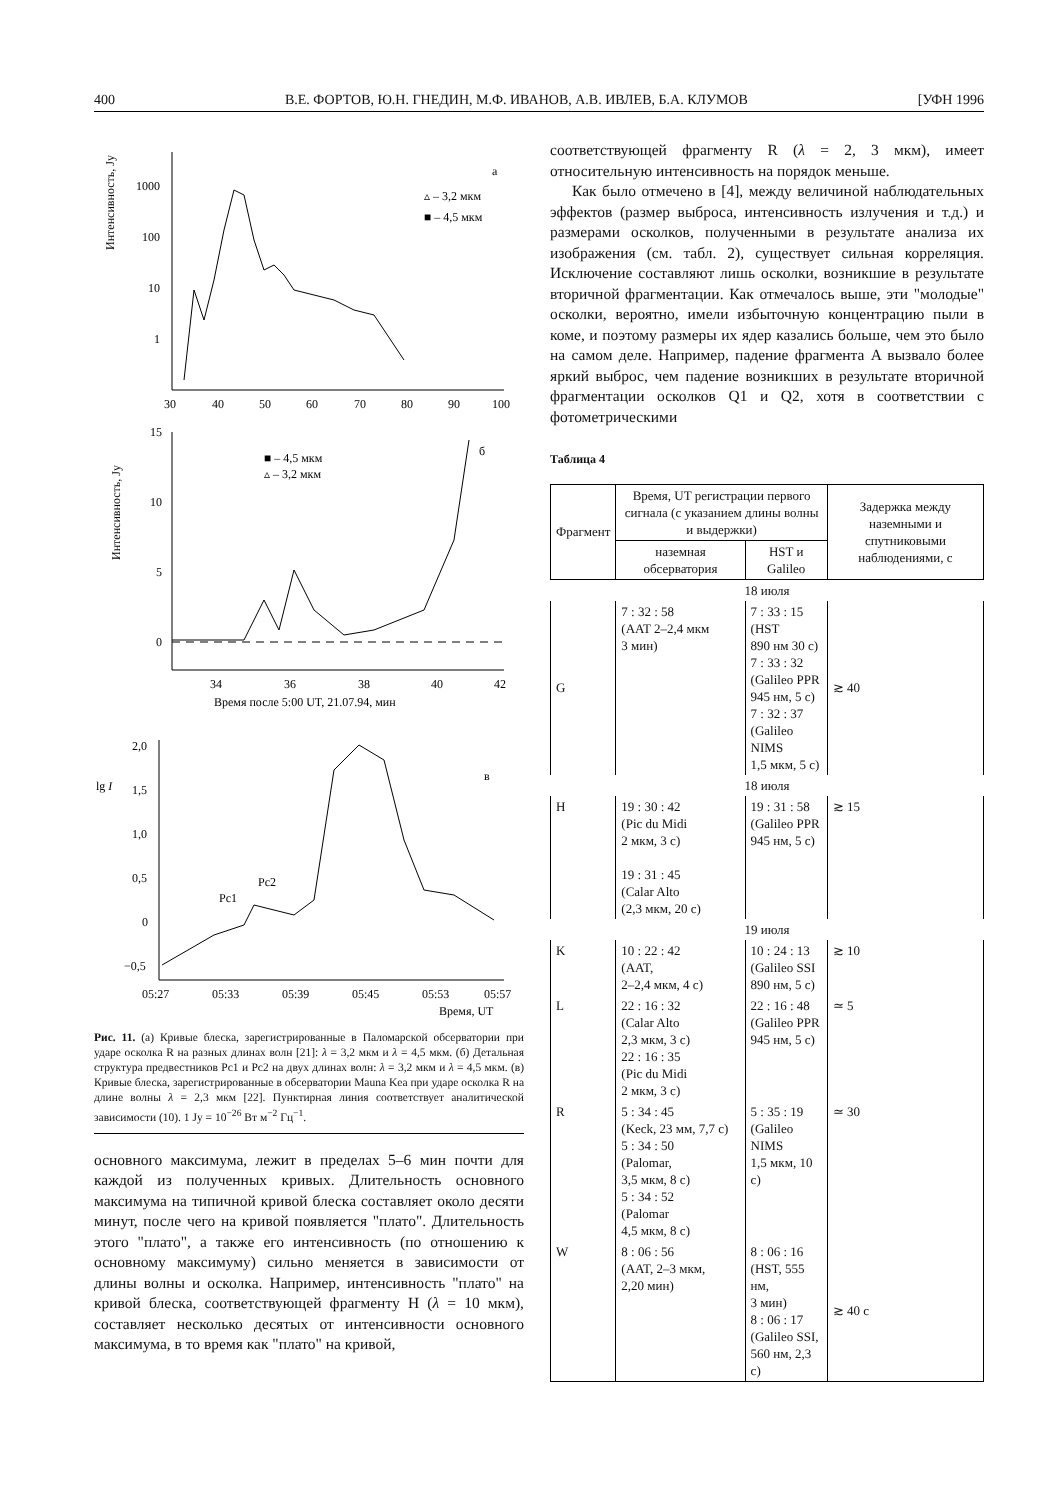400 В.Е. ФОРТОВ, Ю.Н. ГНЕДИН, М.Ф. ИВАНОВ, А.В. ИВЛЕВ, Б.А. КЛУМОВ [УФН 1996
Интенсивность, Jy
1000
100
10
1
30
40
50
60
70
80
90
100
а
▵ – 3,2 мкм
■ – 4,5 мкм
Интенсивность, Jy
15
10
5
0
34
36
38
40
42
Время после 5:00 UT, 21.07.94, мин
б
■ – 4,5 мкм
▵ – 3,2 мкм
lg I
2,0
1,5
1,0
0,5
0
−0,5
05:27
05:33
05:39
05:45
05:53
05:57
Время, UT
в
Pc1
Pc2
Рис. 11. (а) Кривые блеска, зарегистрированные в Паломарской обсерватории при ударе осколка R на разных длинах волн [21]: λ = 3,2 мкм и λ = 4,5 мкм. (б) Детальная структура предвестников Pc1 и Pc2 на двух длинах волн: λ = 3,2 мкм и λ = 4,5 мкм. (в) Кривые блеска, зарегистрированные в обсерватории Mauna Kea при ударе осколка R на длине волны λ = 2,3 мкм [22]. Пунктирная линия соответствует аналитической зависимости (10). 1 Jy = 10<sup>−26</sup> Вт м<sup>−2</sup> Гц<sup>−1</sup>.
основного максимума, лежит в пределах 5–6 мин почти для каждой из полученных кривых. Длительность основного максимума на типичной кривой блеска составляет около десяти минут, после чего на кривой появляется "плато". Длительность этого "плато", а также его интенсивность (по отношению к основному максимуму) сильно меняется в зависимости от длины волны и осколка. Например, интенсивность "плато" на кривой блеска, соответствующей фрагменту H (λ = 10 мкм), составляет несколько десятых от интенсивности основного максимума, в то время как "плато" на кривой,
соответствующей фрагменту R (λ = 2, 3 мкм), имеет относительную интенсивность на порядок меньше.
Как было отмечено в [4], между величиной наблюдательных эффектов (размер выброса, интенсивность излучения и т.д.) и размерами осколков, полученными в результате анализа их изображения (см. табл. 2), существует сильная корреляция. Исключение составляют лишь осколки, возникшие в результате вторичной фрагментации. Как отмечалось выше, эти "молодые" осколки, вероятно, имели избыточную концентрацию пыли в коме, и поэтому размеры их ядер казались больше, чем это было на самом деле. Например, падение фрагмента A вызвало более яркий выброс, чем падение возникших в результате вторичной фрагментации осколков Q1 и Q2, хотя в соответствии с фотометрическими
Таблица 4
| Фрагмент | Время, UT регистрации первого сигнала (с указанием длины волны и выдержки) | | Задержка между наземными и спутниковыми наблюдениями, с |
| --- | --- | --- | --- |
| | наземная обсерватория | HST и Galileo | |
| 18 июля | | | |
| G | 7 : 32 : 58 (AAT 2–2,4 мкм 3 мин) | 7 : 33 : 15 (HST 890 нм 30 с) 7 : 33 : 32 (Galileo PPR 945 нм, 5 с) 7 : 32 : 37 (Galileo NIMS 1,5 мкм, 5 с) | ≳ 40 |
| 18 июля | | | |
| H | 19 : 30 : 42 (Pic du Midi 2 мкм, 3 с) 19 : 31 : 45 (Calar Alto (2,3 мкм, 20 с) | 19 : 31 : 58 (Galileo PPR 945 нм, 5 с) | ≳ 15 |
| 19 июля | | | |
| K | 10 : 22 : 42 (AAT, 2–2,4 мкм, 4 с) | 10 : 24 : 13 (Galileo SSI 890 нм, 5 с) | ≳ 10 |
| L | 22 : 16 : 32 (Calar Alto 2,3 мкм, 3 с) 22 : 16 : 35 (Pic du Midi 2 мкм, 3 с) | 22 : 16 : 48 (Galileo PPR 945 нм, 5 с) | ≃ 5 |
| R | 5 : 34 : 45 (Keck, 23 мм, 7,7 с) 5 : 34 : 50 (Palomar, 3,5 мкм, 8 с) 5 : 34 : 52 (Palomar 4,5 мкм, 8 с) | 5 : 35 : 19 (Galileo NIMS 1,5 мкм, 10 с) | ≃ 30 |
| W | 8 : 06 : 56 (AAT, 2–3 мкм, 2,20 мин) | 8 : 06 : 16 (HST, 555 нм, 3 мин) 8 : 06 : 17 (Galileo SSI, 560 нм, 2,3 с) | ≳ 40 с |